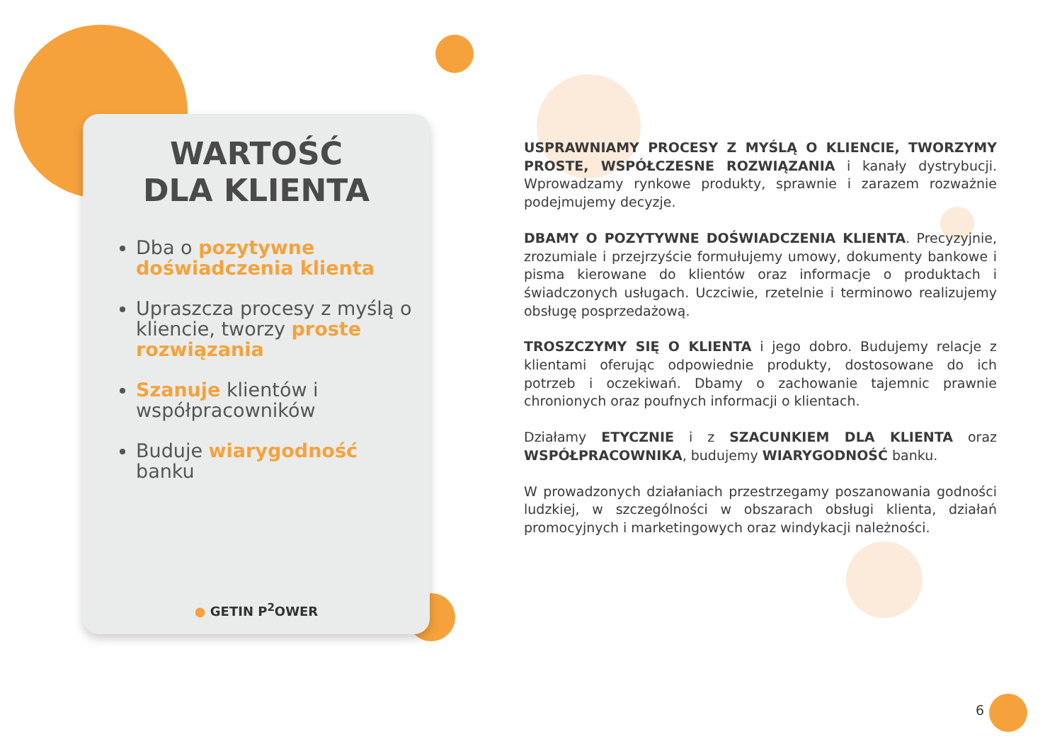WARTOŚĆ
DLA KLIENTA
Dba o pozytywne doświadczenia klienta
Upraszcza procesy z myślą o kliencie, tworzy proste rozwiązania
Szanuje klientów i współpracowników
Buduje wiarygodność banku
● GETIN P<sup>2</sup>OWER
USPRAWNIAMY PROCESY Z MYŚLĄ O KLIENCIE, TWORZYMY PROSTE, WSPÓŁCZESNE ROZWIĄZANIA i kanały dystrybucji. Wprowadzamy rynkowe produkty, sprawnie i zarazem rozważnie podejmujemy decyzje.
DBAMY O POZYTYWNE DOŚWIADCZENIA KLIENTA. Precyzyjnie, zrozumiale i przejrzyście formułujemy umowy, dokumenty bankowe i pisma kierowane do klientów oraz informacje o produktach i świadczonych usługach. Uczciwie, rzetelnie i terminowo realizujemy obsługę posprzedażową.
TROSZCZYMY SIĘ O KLIENTA i jego dobro. Budujemy relacje z klientami oferując odpowiednie produkty, dostosowane do ich potrzeb i oczekiwań. Dbamy o zachowanie tajemnic prawnie chronionych oraz poufnych informacji o klientach.
Działamy ETYCZNIE i z SZACUNKIEM DLA KLIENTA oraz WSPÓŁPRACOWNIKA, budujemy WIARYGODNOŚĆ banku.
W prowadzonych działaniach przestrzegamy poszanowania godności ludzkiej, w szczególności w obszarach obsługi klienta, działań promocyjnych i marketingowych oraz windykacji należności.
6